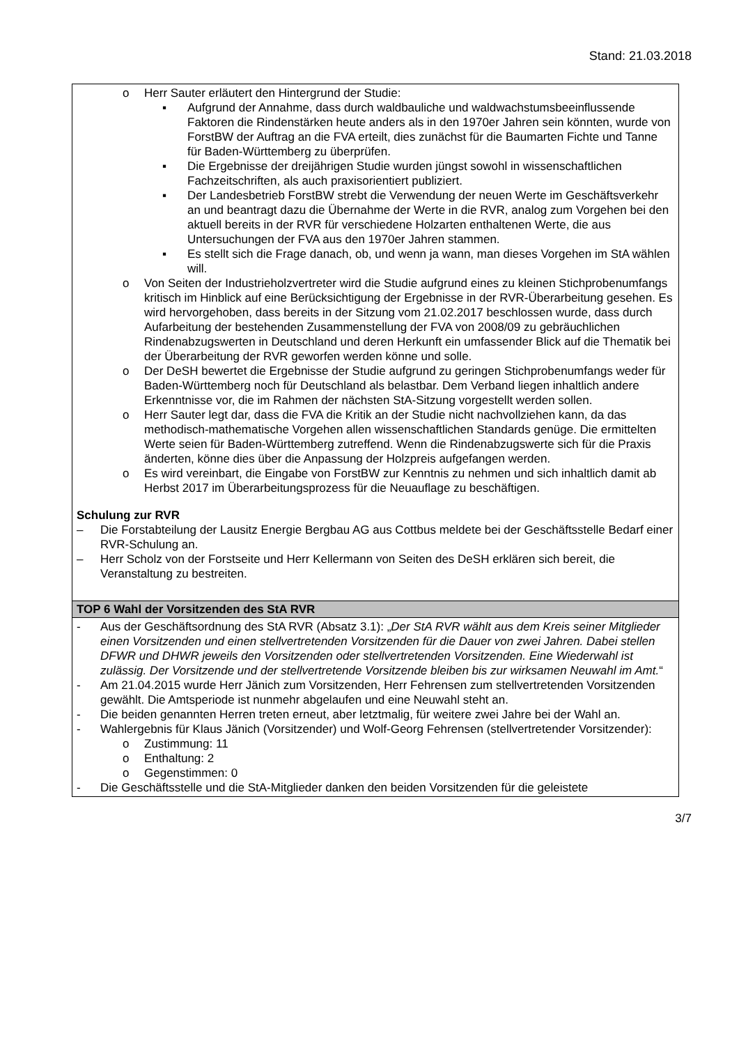Stand: 21.03.2018
| o Herr Sauter erläutert den Hintergrund der Studie: ▪ Aufgrund der Annahme, dass durch waldbauliche und waldwachstumsbeeinflussende Faktoren die Rindenstärken heute anders als in den 1970er Jahren sein könnten, wurde von ForstBW der Auftrag an die FVA erteilt, dies zunächst für die Baumarten Fichte und Tanne für Baden-Württemberg zu überprüfen. ▪ Die Ergebnisse der dreijährigen Studie wurden jüngst sowohl in wissenschaftlichen Fachzeitschriften, als auch praxisorientiert publiziert. ▪ Der Landesbetrieb ForstBW strebt die Verwendung der neuen Werte im Geschäftsverkehr an und beantragt dazu die Übernahme der Werte in die RVR, analog zum Vorgehen bei den aktuell bereits in der RVR für verschiedene Holzarten enthaltenen Werte, die aus Untersuchungen der FVA aus den 1970er Jahren stammen. ▪ Es stellt sich die Frage danach, ob, und wenn ja wann, man dieses Vorgehen im StA wählen will. o Von Seiten der Industrieholzvertreter wird die Studie aufgrund eines zu kleinen Stichprobenumfangs kritisch im Hinblick auf eine Berücksichtigung der Ergebnisse in der RVR-Überarbeitung gesehen. Es wird hervorgehoben, dass bereits in der Sitzung vom 21.02.2017 beschlossen wurde, dass durch Aufarbeitung der bestehenden Zusammenstellung der FVA von 2008/09 zu gebräuchlichen Rindenabzugswerten in Deutschland und deren Herkunft ein umfassender Blick auf die Thematik bei der Überarbeitung der RVR geworfen werden könne und solle. o Der DeSH bewertet die Ergebnisse der Studie aufgrund zu geringen Stichprobenumfangs weder für Baden-Württemberg noch für Deutschland als belastbar. Dem Verband liegen inhaltlich andere Erkenntnisse vor, die im Rahmen der nächsten StA-Sitzung vorgestellt werden sollen. o Herr Sauter legt dar, dass die FVA die Kritik an der Studie nicht nachvollziehen kann, da das methodisch-mathematische Vorgehen allen wissenschaftlichen Standards genüge. Die ermittelten Werte seien für Baden-Württemberg zutreffend. Wenn die Rindenabzugswerte sich für die Praxis änderten, könne dies über die Anpassung der Holzpreis aufgefangen werden. o Es wird vereinbart, die Eingabe von ForstBW zur Kenntnis zu nehmen und sich inhaltlich damit ab Herbst 2017 im Überarbeitungsprozess für die Neuauflage zu beschäftigen. Schulung zur RVR – Die Forstabteilung der Lausitz Energie Bergbau AG aus Cottbus meldete bei der Geschäftsstelle Bedarf einer RVR-Schulung an. – Herr Scholz von der Forstseite und Herr Kellermann von Seiten des DeSH erklären sich bereit, die Veranstaltung zu bestreiten. |
| TOP 6 Wahl der Vorsitzenden des StA RVR |
| - Aus der Geschäftsordnung des StA RVR (Absatz 3.1): „ Der StA RVR wählt aus dem Kreis seiner Mitglieder einen Vorsitzenden und einen stellvertretenden Vorsitzenden für die Dauer von zwei Jahren. Dabei stellen DFWR und DHWR jeweils den Vorsitzenden oder stellvertretenden Vorsitzenden. Eine Wiederwahl ist zulässig. Der Vorsitzende und der stellvertretende Vorsitzende bleiben bis zur wirksamen Neuwahl im Amt. “ - Am 21.04.2015 wurde Herr Jänich zum Vorsitzenden, Herr Fehrensen zum stellvertretenden Vorsitzenden gewählt. Die Amtsperiode ist nunmehr abgelaufen und eine Neuwahl steht an. - Die beiden genannten Herren treten erneut, aber letztmalig, für weitere zwei Jahre bei der Wahl an. - Wahlergebnis für Klaus Jänich (Vorsitzender) und Wolf-Georg Fehrensen (stellvertretender Vorsitzender): o Zustimmung: 11 o Enthaltung: 2 o Gegenstimmen: 0 - Die Geschäftsstelle und die StA-Mitglieder danken den beiden Vorsitzenden für die geleistete |
3/7